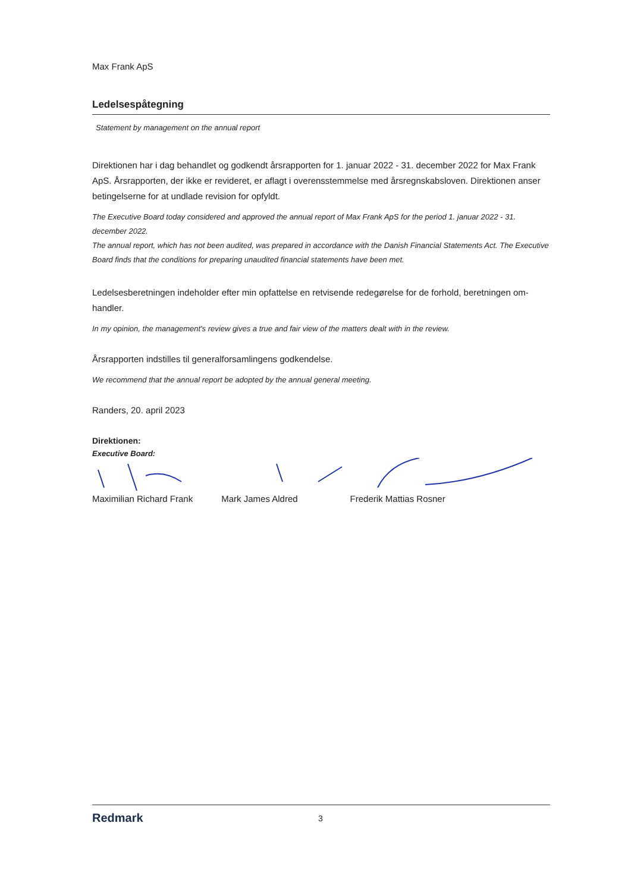Max Frank ApS
Ledelsespåtegning
Statement by management on the annual report
Direktionen har i dag behandlet og godkendt årsrapporten for 1. januar 2022 - 31. december 2022 for Max Frank ApS. Årsrapporten, der ikke er revideret, er aflagt i overensstemmelse med årsregnskabsloven. Direktionen anser betingelserne for at undlade revision for opfyldt.
The Executive Board today considered and approved the annual report of Max Frank ApS for the period 1. januar 2022 - 31. december 2022.
The annual report, which has not been audited, was prepared in accordance with the Danish Financial Statements Act. The Executive Board finds that the conditions for preparing unaudited financial statements have been met.
Ledelsesberetningen indeholder efter min opfattelse en retvisende redegørelse for de forhold, beretningen om-handler.
In my opinion, the management's review gives a true and fair view of the matters dealt with in the review.
Årsrapporten indstilles til generalforsamlingens godkendelse.
We recommend that the annual report be adopted by the annual general meeting.
Randers, 20. april 2023
Direktionen:
Executive Board:
Maximilian Richard Frank Mark James Aldred Frederik Mattias Rosner
Redmark 3